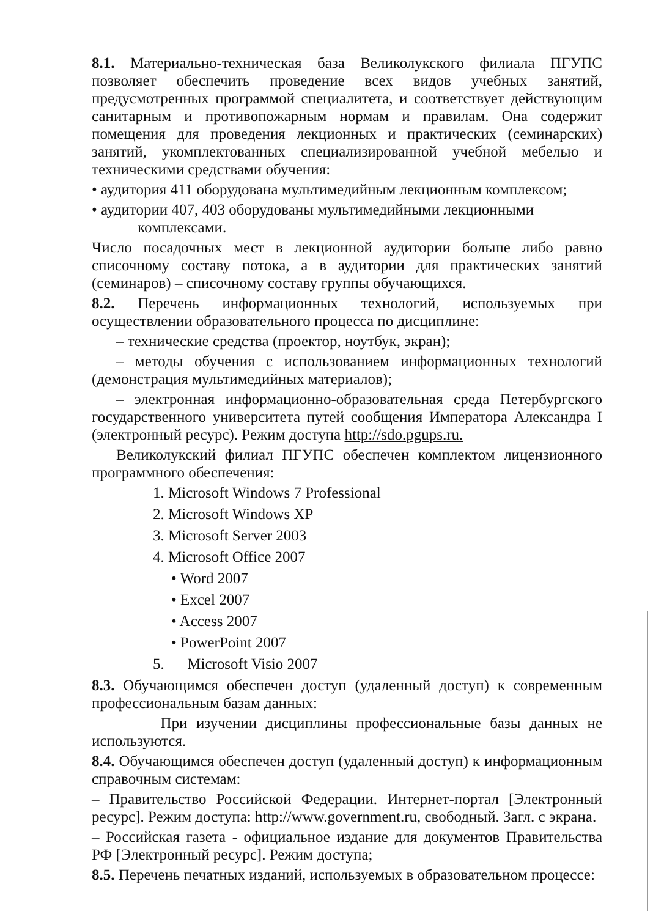8.1. Материально-техническая база Великолукского филиала ПГУПС позволяет обеспечить проведение всех видов учебных занятий, предусмотренных программой специалитета, и соответствует действующим санитарным и противопожарным нормам и правилам. Она содержит помещения для проведения лекционных и практических (семинарских) занятий, укомплектованных специализированной учебной мебелью и техническими средствами обучения:
• аудитория 411 оборудована мультимедийным лекционным комплексом;
• аудитории 407, 403 оборудованы мультимедийными лекционными
комплексами.
Число посадочных мест в лекционной аудитории больше либо равно списочному составу потока, а в аудитории для практических занятий (семинаров) – списочному составу группы обучающихся.
8.2. Перечень информационных технологий, используемых при осуществлении образовательного процесса по дисциплине:
– технические средства (проектор, ноутбук, экран);
– методы обучения с использованием информационных технологий (демонстрация мультимедийных материалов);
– электронная информационно-образовательная среда Петербургского государственного университета путей сообщения Императора Александра I (электронный ресурс). Режим доступа http://sdo.pgups.ru.
Великолукский филиал ПГУПС обеспечен комплектом лицензионного программного обеспечения:
1. Microsoft Windows 7 Professional
2. Microsoft Windows XP
3. Microsoft Server 2003
4. Microsoft Office 2007
• Word 2007
• Excel 2007
• Access 2007
• PowerPoint 2007
5. Microsoft Visio 2007
8.3. Обучающимся обеспечен доступ (удаленный доступ) к современным профессиональным базам данных:
При изучении дисциплины профессиональные базы данных не используются.
8.4. Обучающимся обеспечен доступ (удаленный доступ) к информационным справочным системам:
– Правительство Российской Федерации. Интернет-портал [Электронный ресурс]. Режим доступа: http://www.government.ru, свободный. Загл. с экрана.
– Российская газета - официальное издание для документов Правительства РФ [Электронный ресурс]. Режим доступа;
8.5. Перечень печатных изданий, используемых в образовательном процессе: